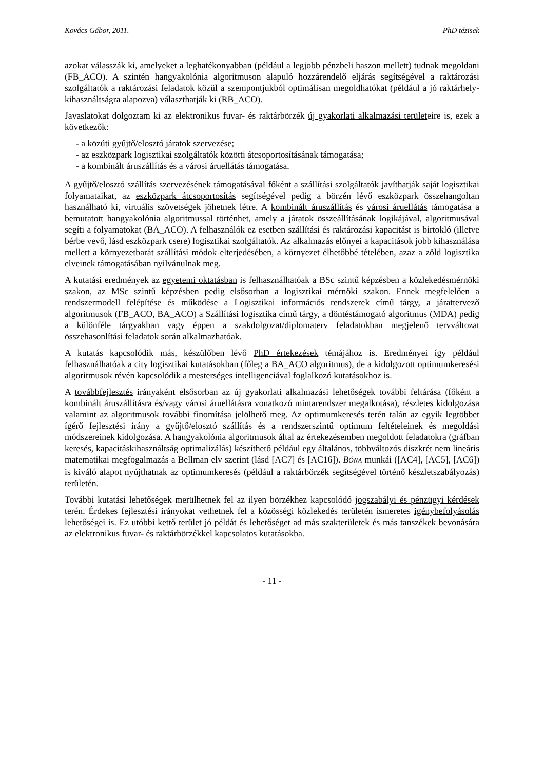Kovács Gábor, 2011. PhD tézisek
azokat válasszák ki, amelyeket a leghatékonyabban (például a legjobb pénzbeli haszon mellett) tudnak megoldani (FB_ACO). A szintén hangyakolónia algoritmuson alapuló hozzárendelő eljárás segítségével a raktározási szolgáltatók a raktározási feladatok közül a szempontjukból optimálisan megoldhatókat (például a jó raktárhely-kihasználtságra alapozva) választhatják ki (RB_ACO).
Javaslatokat dolgoztam ki az elektronikus fuvar- és raktárbörzék új gyakorlati alkalmazási területeire is, ezek a következők:
- a közúti gyűjtő/elosztó járatok szervezése;
- az eszközpark logisztikai szolgáltatók közötti átcsoportosításának támogatása;
- a kombinált áruszállítás és a városi áruellátás támogatása.
A gyűjtő/elosztó szállítás szervezésének támogatásával főként a szállítási szolgáltatók javíthatják saját logisztikai folyamataikat, az eszközpark átcsoportosítás segítségével pedig a börzén lévő eszközpark összehangoltan használható ki, virtuális szövetségek jöhetnek létre. A kombinált áruszállítás és városi áruellátás támogatása a bemutatott hangyakolónia algoritmussal történhet, amely a járatok összeállításának logikájával, algoritmusával segíti a folyamatokat (BA_ACO). A felhasználók ez esetben szállítási és raktározási kapacitást is birtokló (illetve bérbe vevő, lásd eszközpark csere) logisztikai szolgáltatók. Az alkalmazás előnyei a kapacitások jobb kihasználása mellett a környezetbarát szállítási módok elterjedésében, a környezet élhetőbbé tételében, azaz a zöld logisztika elveinek támogatásában nyilvánulnak meg.
A kutatási eredmények az egyetemi oktatásban is felhasználhatóak a BSc szintű képzésben a közlekedésmérnöki szakon, az MSc szintű képzésben pedig elsősorban a logisztikai mérnöki szakon. Ennek megfelelően a rendszermodell felépítése és működése a Logisztikai információs rendszerek című tárgy, a járattervező algoritmusok (FB_ACO, BA_ACO) a Szállítási logisztika című tárgy, a döntéstámogató algoritmus (MDA) pedig a különféle tárgyakban vagy éppen a szakdolgozat/diplomaterv feladatokban megjelenő tervváltozat összehasonlítási feladatok során alkalmazhatóak.
A kutatás kapcsolódik más, készülőben lévő PhD értekezések témájához is. Eredményei így például felhasználhatóak a city logisztikai kutatásokban (főleg a BA_ACO algoritmus), de a kidolgozott optimumkeresési algoritmusok révén kapcsolódik a mesterséges intelligenciával foglalkozó kutatásokhoz is.
A továbbfejlesztés irányaként elsősorban az új gyakorlati alkalmazási lehetőségek további feltárása (főként a kombinált áruszállításra és/vagy városi áruellátásra vonatkozó mintarendszer megalkotása), részletes kidolgozása valamint az algoritmusok további finomítása jelölhető meg. Az optimumkeresés terén talán az egyik legtöbbet ígérő fejlesztési irány a gyűjtő/elosztó szállítás és a rendszerszintű optimum feltételeinek és megoldási módszereinek kidolgozása. A hangyakolónia algoritmusok által az értekezésemben megoldott feladatokra (gráfban keresés, kapacitáskihasználtság optimalizálás) készíthető például egy általános, többváltozós diszkrét nem lineáris matematikai megfogalmazás a Bellman elv szerint (lásd [AC7] és [AC16]). BÓNA munkái ([AC4], [AC5], [AC6]) is kiváló alapot nyújthatnak az optimumkeresés (például a raktárbörzék segítségével történő készletszabályozás) területén.
További kutatási lehetőségek merülhetnek fel az ilyen börzékhez kapcsolódó jogszabályi és pénzügyi kérdések terén. Érdekes fejlesztési irányokat vethetnek fel a közösségi közlekedés területén ismeretes igénybefolyásolás lehetőségei is. Ez utóbbi kettő terület jó példát és lehetőséget ad más szakterületek és más tanszékek bevonására az elektronikus fuvar- és raktárbörzékkel kapcsolatos kutatásokba.
- 11 -